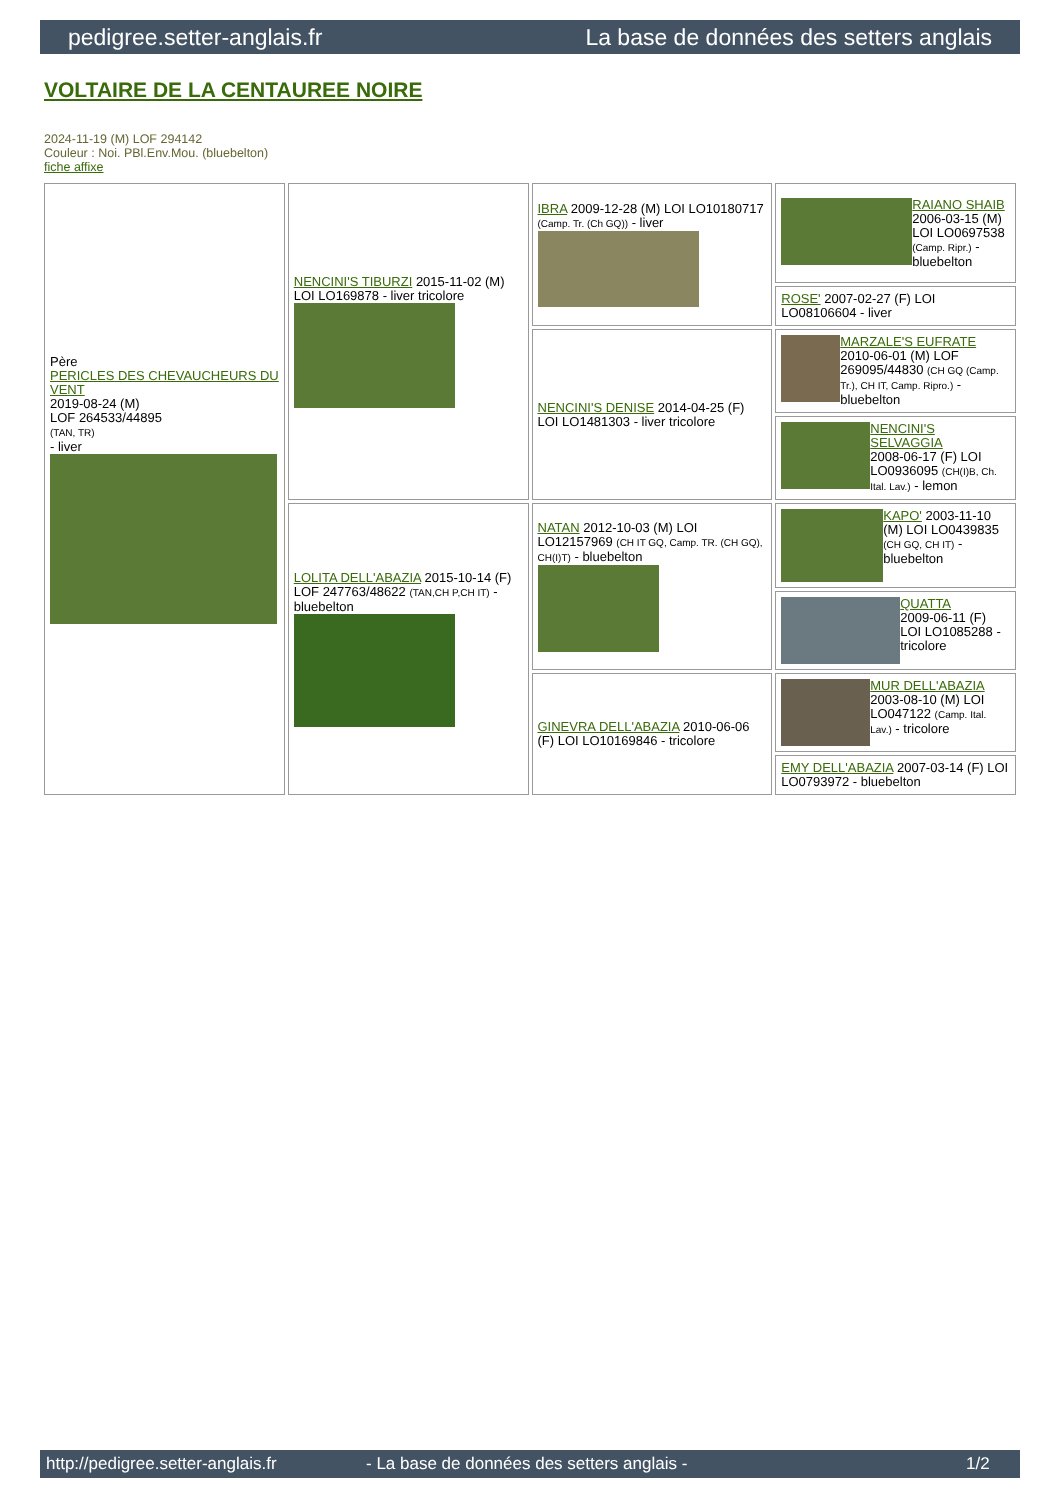pedigree.setter-anglais.fr La base de données des setters anglais
VOLTAIRE DE LA CENTAUREE NOIRE
2024-11-19 (M) LOF 294142
Couleur : Noi. PBl.Env.Mou. (bluebelton)
fiche affixe
| Père PERICLES DES CHEVAUCHEURS DU VENT 2019-08-24 (M) LOF 264533/44895 (TAN, TR) - liver | NENCINI'S TIBURZI 2015-11-02 (M) LOI LO169878 - liver tricolore | IBRA 2009-12-28 (M) LOI LO10180717 (Camp. Tr. (Ch GQ)) - liver | RAIANO SHAIB 2006-03-15 (M) LOI LO0697538 (Camp. Ripr.) - bluebelton |
| | | | ROSE' 2007-02-27 (F) LOI LO08106604 - liver |
| | | NENCINI'S DENISE 2014-04-25 (F) LOI LO1481303 - liver tricolore | MARZALE'S EUFRATE 2010-06-01 (M) LOF 269095/44830 (CH GQ (Camp. Tr.), CH IT, Camp. Ripro.) - bluebelton |
| | | | NENCINI'S SELVAGGIA 2008-06-17 (F) LOI LO0936095 (CH(I)B, Ch. Ital. Lav.) - lemon |
| | LOLITA DELL'ABAZIA 2015-10-14 (F) LOF 247763/48622 (TAN,CH P,CH IT) - bluebelton | NATAN 2012-10-03 (M) LOI LO12157969 (CH IT GQ, Camp. TR. (CH GQ), CH(I)T) - bluebelton | KAPO' 2003-11-10 (M) LOI LO0439835 (CH GQ, CH IT) - bluebelton |
| | | | QUATTA 2009-06-11 (F) LOI LO1085288 - tricolore |
| | | GINEVRA DELL'ABAZIA 2010-06-06 (F) LOI LO10169846 - tricolore | MUR DELL'ABAZIA 2003-08-10 (M) LOI LO047122 (Camp. Ital. Lav.) - tricolore |
| | | | EMY DELL'ABAZIA 2007-03-14 (F) LOI LO0793972 - bluebelton |
http://pedigree.setter-anglais.fr - La base de données des setters anglais - 1/2